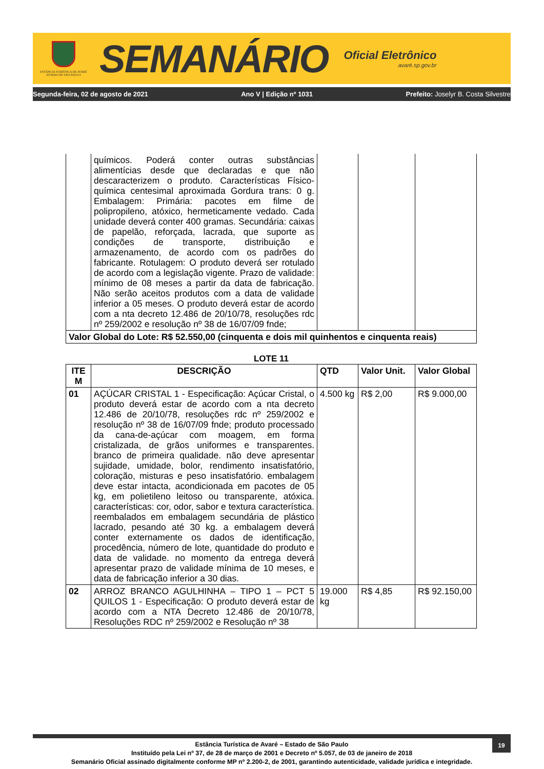ESTÂNCIA TURÍSTICA DE AVARÉ
ESTADO DE SÃO PAULO
SEMANÁRIO
Oficial Eletrônico
avaré.sp.gov.br
Segunda-feira, 02 de agosto de 2021 Ano V | Edição nº 1031 Prefeito: Joselyr B. Costa Silvestre
| | químicos. Poderá conter outras substâncias alimentícias desde que declaradas e que não descaracterizem o produto. Características Físico-química centesimal aproximada Gordura trans: 0 g. Embalagem: Primária: pacotes em filme de polipropileno, atóxico, hermeticamente vedado. Cada unidade deverá conter 400 gramas. Secundária: caixas de papelão, reforçada, lacrada, que suporte as condições de transporte, distribuição e armazenamento, de acordo com os padrões do fabricante. Rotulagem: O produto deverá ser rotulado de acordo com a legislação vigente. Prazo de validade: mínimo de 08 meses a partir da data de fabricação. Não serão aceitos produtos com a data de validade inferior a 05 meses. O produto deverá estar de acordo com a nta decreto 12.486 de 20/10/78, resoluções rdc nº 259/2002 e resolução nº 38 de 16/07/09 fnde; | | | |
| Valor Global do Lote: R$ 52.550,00 (cinquenta e dois mil quinhentos e cinquenta reais) | | | | |
LOTE 11
| ITE M | DESCRIÇÃO | QTD | Valor Unit. | Valor Global |
| --- | --- | --- | --- | --- |
| 01 | AÇÚCAR CRISTAL 1 - Especificação: Açúcar Cristal, o produto deverá estar de acordo com a nta decreto 12.486 de 20/10/78, resoluções rdc nº 259/2002 e resolução nº 38 de 16/07/09 fnde; produto processado da cana-de-açúcar com moagem, em forma cristalizada, de grãos uniformes e transparentes. branco de primeira qualidade. não deve apresentar sujidade, umidade, bolor, rendimento insatisfatório, coloração, misturas e peso insatisfatório. embalagem deve estar intacta, acondicionada em pacotes de 05 kg, em polietileno leitoso ou transparente, atóxica. características: cor, odor, sabor e textura característica. reembalados em embalagem secundária de plástico lacrado, pesando até 30 kg. a embalagem deverá conter externamente os dados de identificação, procedência, número de lote, quantidade do produto e data de validade. no momento da entrega deverá apresentar prazo de validade mínima de 10 meses, e data de fabricação inferior a 30 dias. | 4.500 kg | R$ 2,00 | R$ 9.000,00 |
| 02 | ARROZ BRANCO AGULHINHA – TIPO 1 – PCT 5 QUILOS 1 - Especificação: O produto deverá estar de acordo com a NTA Decreto 12.486 de 20/10/78, Resoluções RDC nº 259/2002 e Resolução nº 38 | 19.000 kg | R$ 4,85 | R$ 92.150,00 |
19
Estância Turística de Avaré – Estado de São Paulo
Instituído pela Lei nº 37, de 28 de março de 2001 e Decreto nº 5.057, de 03 de janeiro de 2018
Semanário Oficial assinado digitalmente conforme MP nº 2.200-2, de 2001, garantindo autenticidade, validade jurídica e integridade.